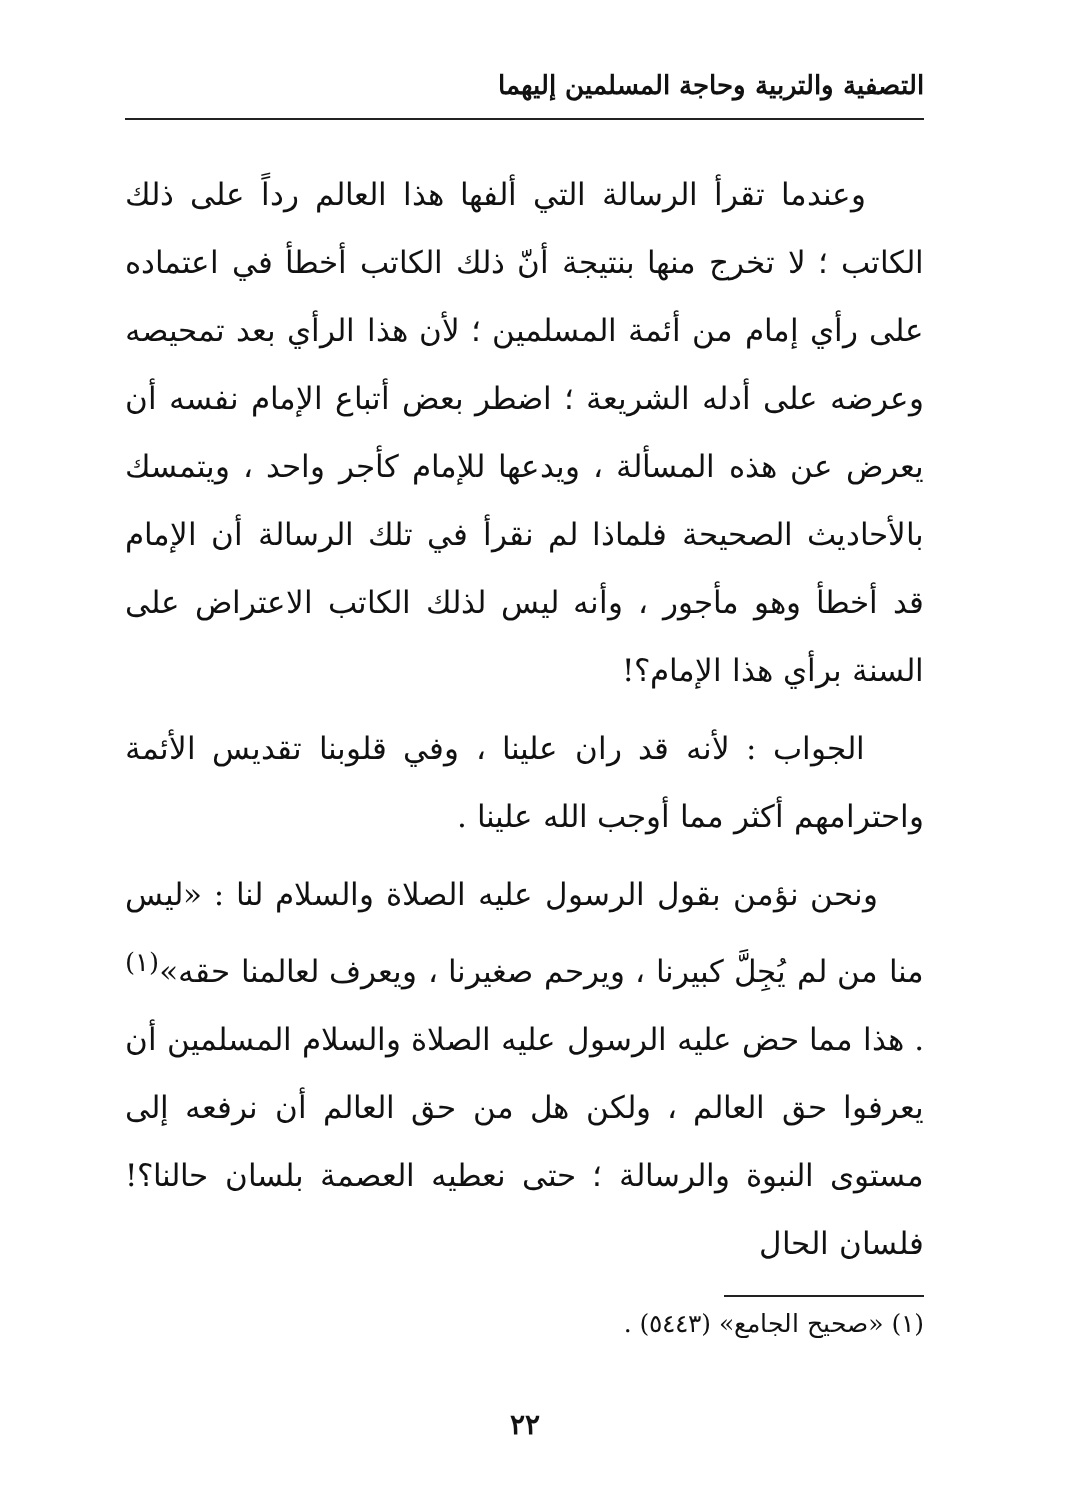التصفية والتربية وحاجة المسلمين إليهما
وعندما تقرأ الرسالة التي ألفها هذا العالم رداً على ذلك الكاتب ؛ لا تخرج منها بنتيجة أنّ ذلك الكاتب أخطأ في اعتماده على رأي إمام من أئمة المسلمين ؛ لأن هذا الرأي بعد تمحيصه وعرضه على أدله الشريعة ؛ اضطر بعض أتباع الإمام نفسه أن يعرض عن هذه المسألة ، ويدعها للإمام كأجر واحد ، ويتمسك بالأحاديث الصحيحة فلماذا لم نقرأ في تلك الرسالة أن الإمام قد أخطأ وهو مأجور ، وأنه ليس لذلك الكاتب الاعتراض على السنة برأي هذا الإمام؟!
الجواب : لأنه قد ران علينا ، وفي قلوبنا تقديس الأئمة واحترامهم أكثر مما أوجب الله علينا .
ونحن نؤمن بقول الرسول عليه الصلاة والسلام لنا : «ليس منا من لم يُجِلَّ كبيرنا ، ويرحم صغيرنا ، ويعرف لعالمنا حقه»<sup>(١)</sup> . هذا مما حض عليه الرسول عليه الصلاة والسلام المسلمين أن يعرفوا حق العالم ، ولكن هل من حق العالم أن نرفعه إلى مستوى النبوة والرسالة ؛ حتى نعطيه العصمة بلسان حالنا؟! فلسان الحال
(١) «صحيح الجامع» (٥٤٤٣) .
٢٢